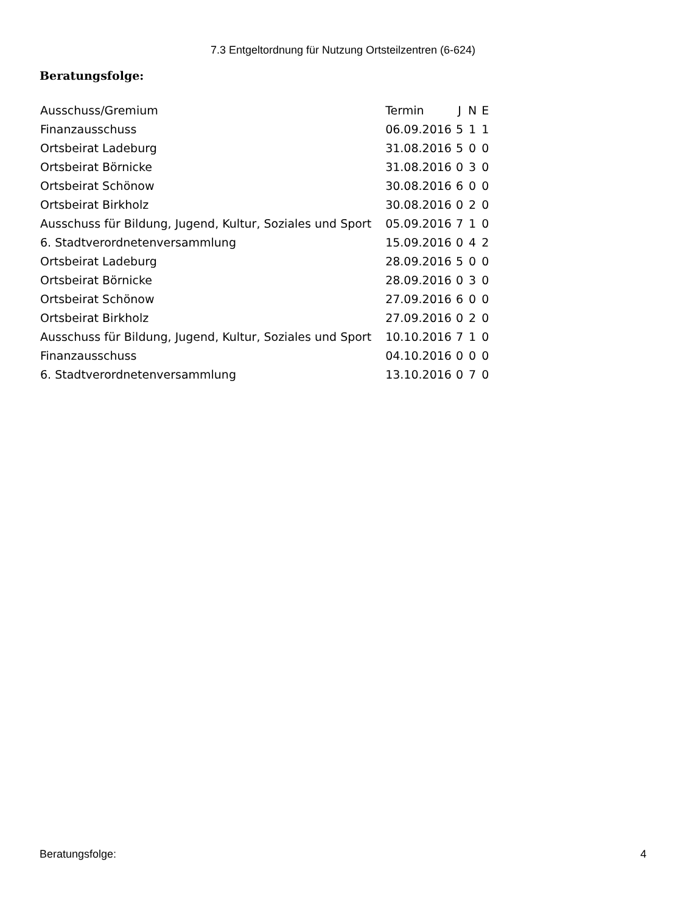7.3 Entgeltordnung für Nutzung Ortsteilzentren (6-624)
Beratungsfolge:
| Ausschuss/Gremium | Termin | J | N | E |
| --- | --- | --- | --- | --- |
| Finanzausschuss | 06.09.2016 | 5 | 1 | 1 |
| Ortsbeirat Ladeburg | 31.08.2016 | 5 | 0 | 0 |
| Ortsbeirat Börnicke | 31.08.2016 | 0 | 3 | 0 |
| Ortsbeirat Schönow | 30.08.2016 | 6 | 0 | 0 |
| Ortsbeirat Birkholz | 30.08.2016 | 0 | 2 | 0 |
| Ausschuss für Bildung, Jugend, Kultur, Soziales und Sport | 05.09.2016 | 7 | 1 | 0 |
| 6. Stadtverordnetenversammlung | 15.09.2016 | 0 | 4 | 2 |
| Ortsbeirat Ladeburg | 28.09.2016 | 5 | 0 | 0 |
| Ortsbeirat Börnicke | 28.09.2016 | 0 | 3 | 0 |
| Ortsbeirat Schönow | 27.09.2016 | 6 | 0 | 0 |
| Ortsbeirat Birkholz | 27.09.2016 | 0 | 2 | 0 |
| Ausschuss für Bildung, Jugend, Kultur, Soziales und Sport | 10.10.2016 | 7 | 1 | 0 |
| Finanzausschuss | 04.10.2016 | 0 | 0 | 0 |
| 6. Stadtverordnetenversammlung | 13.10.2016 | 0 | 7 | 0 |
Beratungsfolge: 4